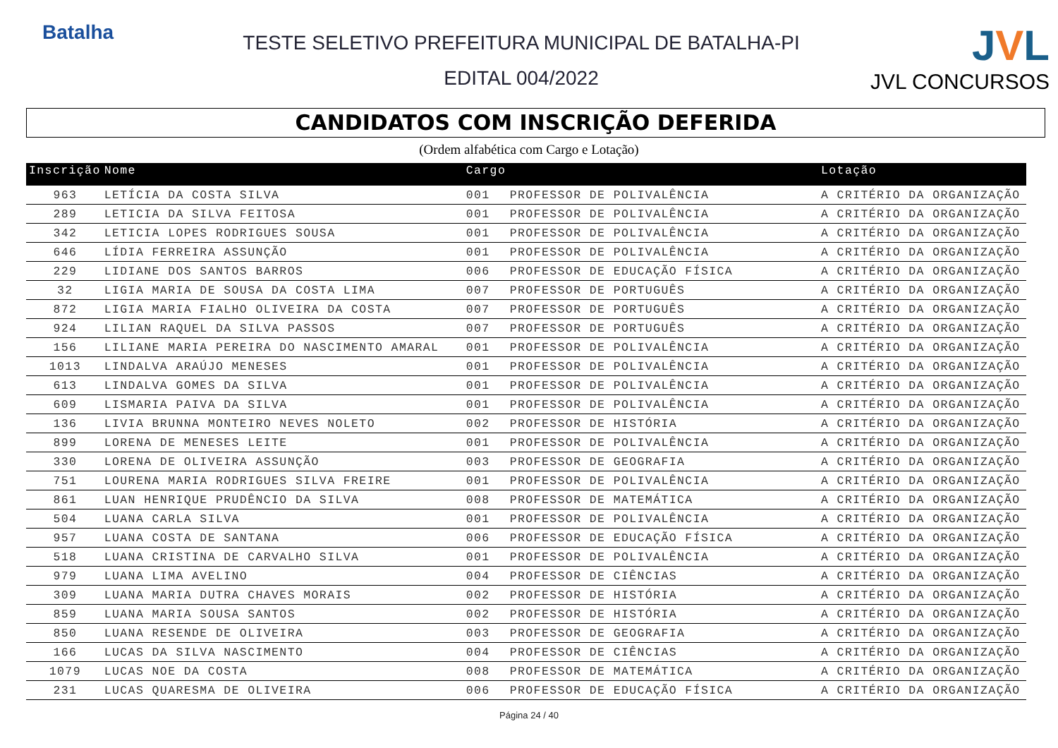Batalha
TESTE SELETIVO PREFEITURA MUNICIPAL DE BATALHA-PI
EDITAL 004/2022
JVL
JVL CONCURSOS
CANDIDATOS COM INSCRIÇÃO DEFERIDA
(Ordem alfabética com Cargo e Lotação)
| Inscrição | Nome | Cargo | | Lotação |
| --- | --- | --- | --- | --- |
| 963 | LETÍCIA DA COSTA SILVA | 001 | PROFESSOR DE POLIVALÊNCIA | A CRITÉRIO DA ORGANIZAÇÃO |
| 289 | LETICIA DA SILVA FEITOSA | 001 | PROFESSOR DE POLIVALÊNCIA | A CRITÉRIO DA ORGANIZAÇÃO |
| 342 | LETICIA LOPES RODRIGUES SOUSA | 001 | PROFESSOR DE POLIVALÊNCIA | A CRITÉRIO DA ORGANIZAÇÃO |
| 646 | LÍDIA FERREIRA ASSUNÇÃO | 001 | PROFESSOR DE POLIVALÊNCIA | A CRITÉRIO DA ORGANIZAÇÃO |
| 229 | LIDIANE DOS SANTOS BARROS | 006 | PROFESSOR DE EDUCAÇÃO FÍSICA | A CRITÉRIO DA ORGANIZAÇÃO |
| 32 | LIGIA MARIA DE SOUSA DA COSTA LIMA | 007 | PROFESSOR DE PORTUGUÊS | A CRITÉRIO DA ORGANIZAÇÃO |
| 872 | LIGIA MARIA FIALHO OLIVEIRA DA COSTA | 007 | PROFESSOR DE PORTUGUÊS | A CRITÉRIO DA ORGANIZAÇÃO |
| 924 | LILIAN RAQUEL DA SILVA PASSOS | 007 | PROFESSOR DE PORTUGUÊS | A CRITÉRIO DA ORGANIZAÇÃO |
| 156 | LILIANE MARIA PEREIRA DO NASCIMENTO AMARAL | 001 | PROFESSOR DE POLIVALÊNCIA | A CRITÉRIO DA ORGANIZAÇÃO |
| 1013 | LINDALVA ARAÚJO MENESES | 001 | PROFESSOR DE POLIVALÊNCIA | A CRITÉRIO DA ORGANIZAÇÃO |
| 613 | LINDALVA GOMES DA SILVA | 001 | PROFESSOR DE POLIVALÊNCIA | A CRITÉRIO DA ORGANIZAÇÃO |
| 609 | LISMARIA PAIVA DA SILVA | 001 | PROFESSOR DE POLIVALÊNCIA | A CRITÉRIO DA ORGANIZAÇÃO |
| 136 | LIVIA BRUNNA MONTEIRO NEVES NOLETO | 002 | PROFESSOR DE HISTÓRIA | A CRITÉRIO DA ORGANIZAÇÃO |
| 899 | LORENA DE MENESES LEITE | 001 | PROFESSOR DE POLIVALÊNCIA | A CRITÉRIO DA ORGANIZAÇÃO |
| 330 | LORENA DE OLIVEIRA ASSUNÇÃO | 003 | PROFESSOR DE GEOGRAFIA | A CRITÉRIO DA ORGANIZAÇÃO |
| 751 | LOURENA MARIA RODRIGUES SILVA FREIRE | 001 | PROFESSOR DE POLIVALÊNCIA | A CRITÉRIO DA ORGANIZAÇÃO |
| 861 | LUAN HENRIQUE PRUDÊNCIO DA SILVA | 008 | PROFESSOR DE MATEMÁTICA | A CRITÉRIO DA ORGANIZAÇÃO |
| 504 | LUANA CARLA SILVA | 001 | PROFESSOR DE POLIVALÊNCIA | A CRITÉRIO DA ORGANIZAÇÃO |
| 957 | LUANA COSTA DE SANTANA | 006 | PROFESSOR DE EDUCAÇÃO FÍSICA | A CRITÉRIO DA ORGANIZAÇÃO |
| 518 | LUANA CRISTINA DE CARVALHO SILVA | 001 | PROFESSOR DE POLIVALÊNCIA | A CRITÉRIO DA ORGANIZAÇÃO |
| 979 | LUANA LIMA AVELINO | 004 | PROFESSOR DE CIÊNCIAS | A CRITÉRIO DA ORGANIZAÇÃO |
| 309 | LUANA MARIA DUTRA CHAVES MORAIS | 002 | PROFESSOR DE HISTÓRIA | A CRITÉRIO DA ORGANIZAÇÃO |
| 859 | LUANA MARIA SOUSA SANTOS | 002 | PROFESSOR DE HISTÓRIA | A CRITÉRIO DA ORGANIZAÇÃO |
| 850 | LUANA RESENDE DE OLIVEIRA | 003 | PROFESSOR DE GEOGRAFIA | A CRITÉRIO DA ORGANIZAÇÃO |
| 166 | LUCAS DA SILVA NASCIMENTO | 004 | PROFESSOR DE CIÊNCIAS | A CRITÉRIO DA ORGANIZAÇÃO |
| 1079 | LUCAS NOE DA COSTA | 008 | PROFESSOR DE MATEMÁTICA | A CRITÉRIO DA ORGANIZAÇÃO |
| 231 | LUCAS QUARESMA DE OLIVEIRA | 006 | PROFESSOR DE EDUCAÇÃO FÍSICA | A CRITÉRIO DA ORGANIZAÇÃO |
Página 24 / 40